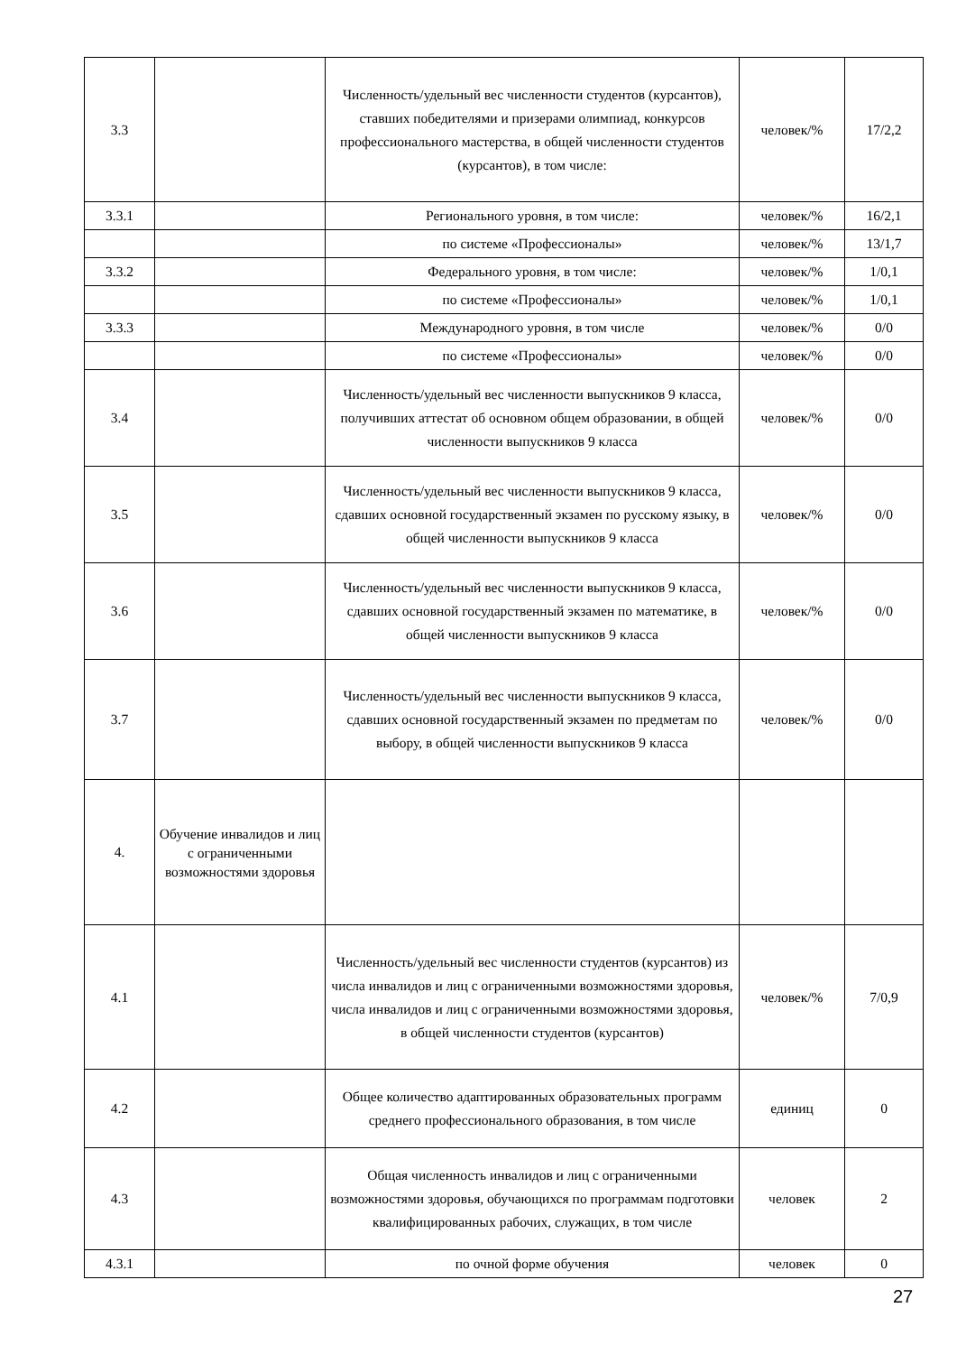| 3.3 | | Численность/удельный вес численности студентов (курсантов), ставших победителями и призерами олимпиад, конкурсов профессионального мастерства, в общей численности студентов (курсантов), в том числе: | человек/% | 17/2,2 |
| 3.3.1 | | Регионального уровня, в том числе: | человек/% | 16/2,1 |
| | | по системе «Профессионалы» | человек/% | 13/1,7 |
| 3.3.2 | | Федерального уровня, в том числе: | человек/% | 1/0,1 |
| | | по системе «Профессионалы» | человек/% | 1/0,1 |
| 3.3.3 | | Международного уровня, в том числе | человек/% | 0/0 |
| | | по системе «Профессионалы» | человек/% | 0/0 |
| 3.4 | | Численность/удельный вес численности выпускников 9 класса, получивших аттестат об основном общем образовании, в общей численности выпускников 9 класса | человек/% | 0/0 |
| 3.5 | | Численность/удельный вес численности выпускников 9 класса, сдавших основной государственный экзамен по русскому языку, в общей численности выпускников 9 класса | человек/% | 0/0 |
| 3.6 | | Численность/удельный вес численности выпускников 9 класса, сдавших основной государственный экзамен по математике, в общей численности выпускников 9 класса | человек/% | 0/0 |
| 3.7 | | Численность/удельный вес численности выпускников 9 класса, сдавших основной государственный экзамен по предметам по выбору, в общей численности выпускников 9 класса | человек/% | 0/0 |
| 4. | Обучение инвалидов и лиц с ограниченными возможностями здоровья | | | |
| 4.1 | | Численность/удельный вес численности студентов (курсантов) из числа инвалидов и лиц с ограниченными возможностями здоровья, числа инвалидов и лиц с ограниченными возможностями здоровья, в общей численности студентов (курсантов) | человек/% | 7/0,9 |
| 4.2 | | Общее количество адаптированных образовательных программ среднего профессионального образования, в том числе | единиц | 0 |
| 4.3 | | Общая численность инвалидов и лиц с ограниченными возможностями здоровья, обучающихся по программам подготовки квалифицированных рабочих, служащих, в том числе | человек | 2 |
| 4.3.1 | | по очной форме обучения | человек | 0 |
27